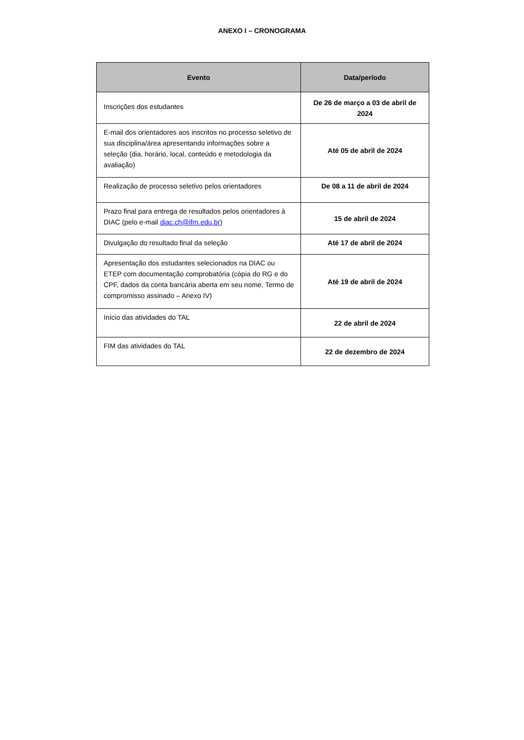ANEXO I – CRONOGRAMA
| Evento | Data/período |
| --- | --- |
| Inscrições dos estudantes | De 26 de março a 03 de abril de 2024 |
| E-mail dos orientadores aos inscritos no processo seletivo de sua disciplina/área apresentando informações sobre a seleção (dia, horário, local, conteúdo e metodologia da avaliação) | Até 05 de abril de 2024 |
| Realização de processo seletivo pelos orientadores | De 08 a 11 de abril de 2024 |
| Prazo final para entrega de resultados pelos orientadores à DIAC (pelo e-mail diac.ch@ifrn.edu.br ) | 15 de abril de 2024 |
| Divulgação do resultado final da seleção | Até 17 de abril de 2024 |
| Apresentação dos estudantes selecionados na DIAC ou ETEP com documentação comprobatória (cópia do RG e do CPF, dados da conta bancária aberta em seu nome, Termo de compromisso assinado – Anexo IV) | Até 19 de abril de 2024 |
| Início das atividades do TAL | 22 de abril de 2024 |
| FIM das atividades do TAL | 22 de dezembro de 2024 |